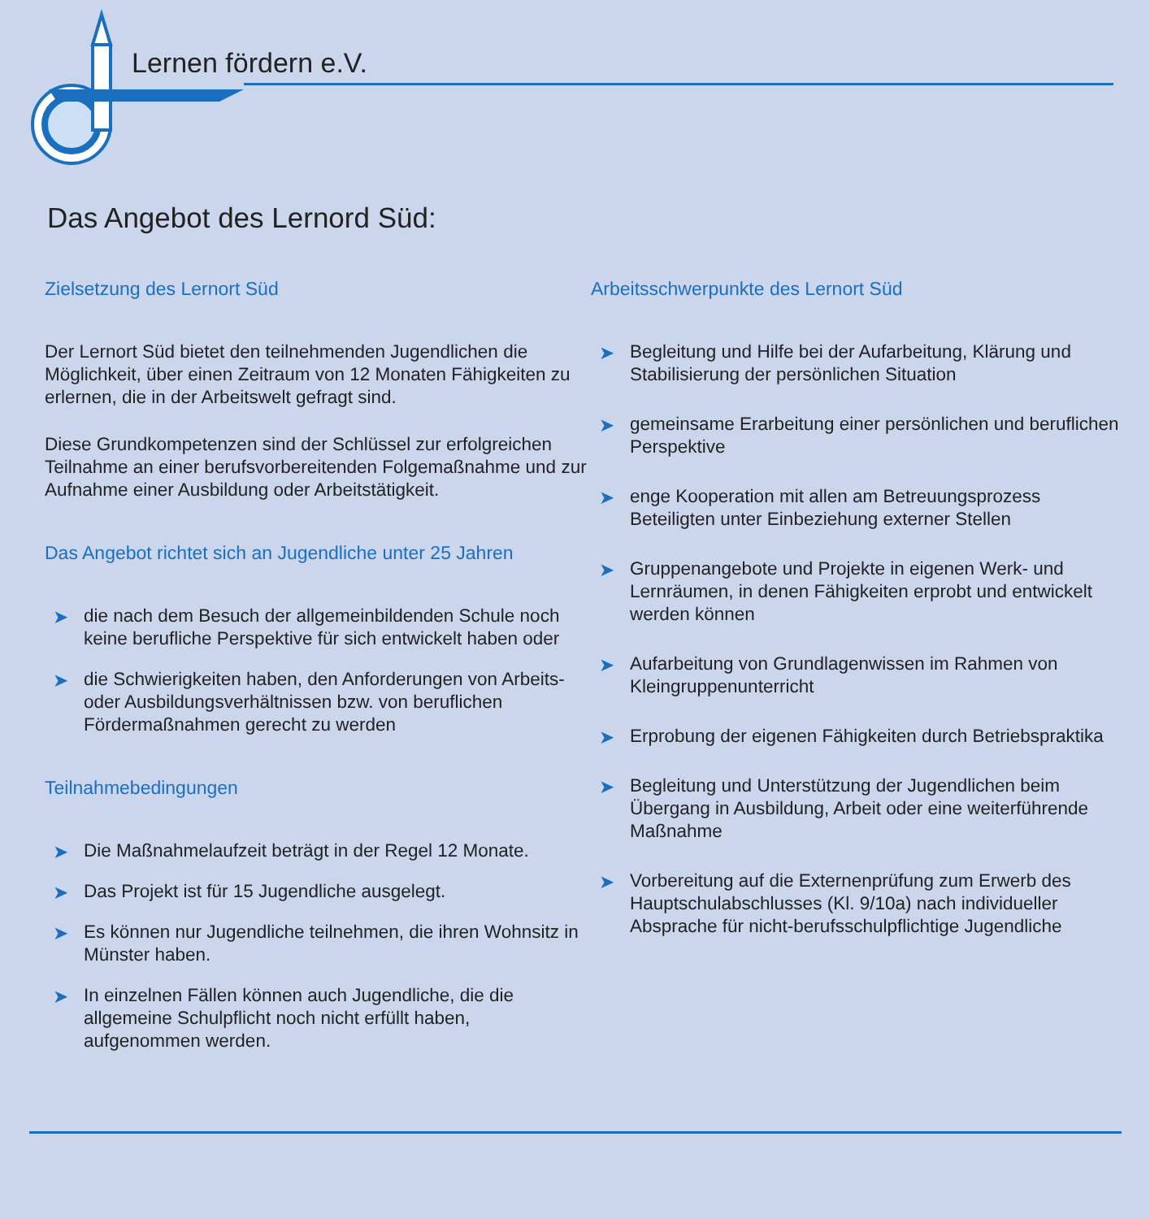Lernen fördern e.V.
Das Angebot des Lernord Süd:
Zielsetzung des Lernort Süd
Der Lernort Süd bietet den teilnehmenden Jugendlichen die Möglichkeit, über einen Zeitraum von 12 Monaten Fähigkeiten zu erlernen, die in der Arbeitswelt gefragt sind.
Diese Grundkompetenzen sind der Schlüssel zur erfolgreichen Teilnahme an einer berufsvorbereitenden Folgemaßnahme und zur Aufnahme einer Ausbildung oder Arbeitstätigkeit.
Das Angebot richtet sich an Jugendliche unter 25 Jahren
➤ die nach dem Besuch der allgemeinbildenden Schule noch keine berufliche Perspektive für sich entwickelt haben oder
➤ die Schwierigkeiten haben, den Anforderungen von Arbeits- oder Ausbildungsverhältnissen bzw. von beruflichen Fördermaßnahmen gerecht zu werden
Teilnahmebedingungen
➤ Die Maßnahmelaufzeit beträgt in der Regel 12 Monate.
➤ Das Projekt ist für 15 Jugendliche ausgelegt.
➤ Es können nur Jugendliche teilnehmen, die ihren Wohnsitz in Münster haben.
➤ In einzelnen Fällen können auch Jugendliche, die die allgemeine Schulpflicht noch nicht erfüllt haben, aufgenommen werden.
Arbeitsschwerpunkte des Lernort Süd
➤ Begleitung und Hilfe bei der Aufarbeitung, Klärung und Stabilisierung der persönlichen Situation
➤ gemeinsame Erarbeitung einer persönlichen und beruflichen Perspektive
➤ enge Kooperation mit allen am Betreuungsprozess Beteiligten unter Einbeziehung externer Stellen
➤ Gruppenangebote und Projekte in eigenen Werk- und Lernräumen, in denen Fähigkeiten erprobt und entwickelt werden können
➤ Aufarbeitung von Grundlagenwissen im Rahmen von Kleingruppenunterricht
➤ Erprobung der eigenen Fähigkeiten durch Betriebspraktika
➤ Begleitung und Unterstützung der Jugendlichen beim Übergang in Ausbildung, Arbeit oder eine weiterführende Maßnahme
➤ Vorbereitung auf die Externenprüfung zum Erwerb des Hauptschulabschlusses (Kl. 9/10a) nach individueller Absprache für nicht-berufsschulpflichtige Jugendliche